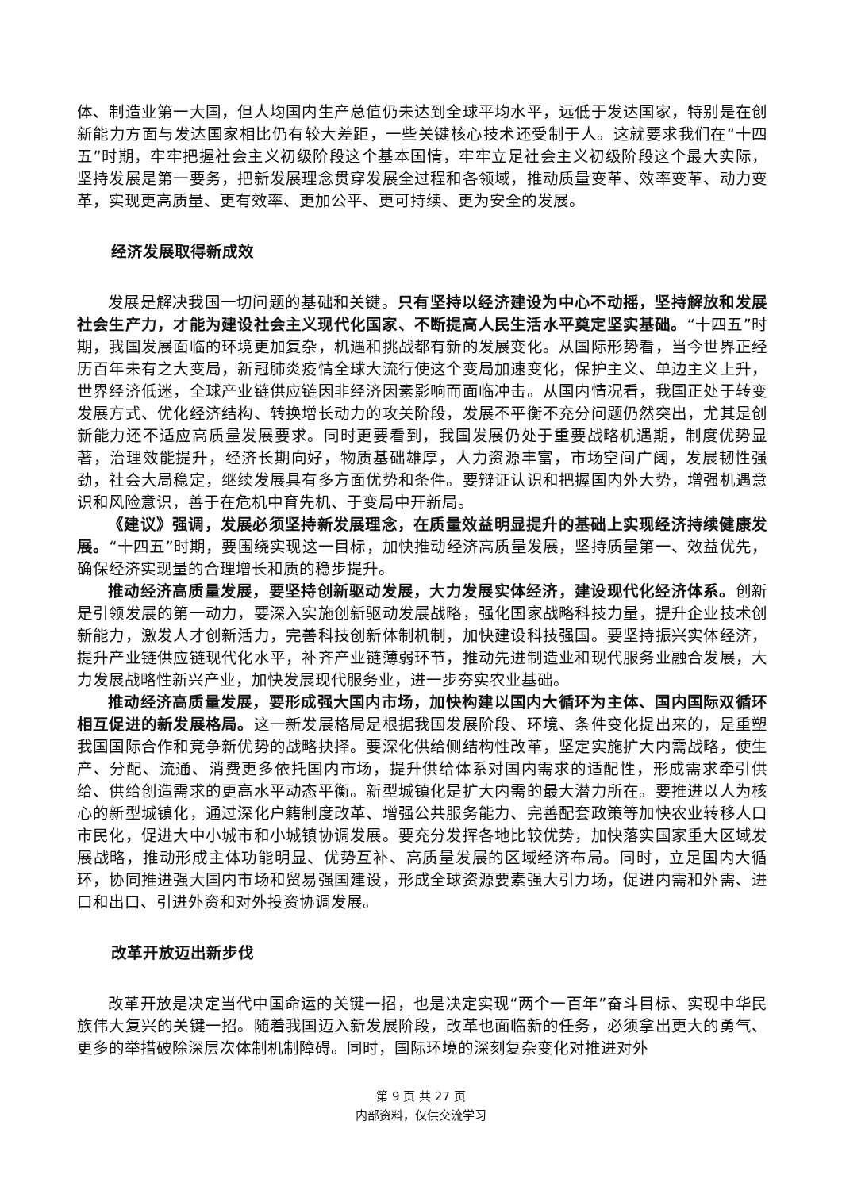体、制造业第一大国，但人均国内生产总值仍未达到全球平均水平，远低于发达国家，特别是在创新能力方面与发达国家相比仍有较大差距，一些关键核心技术还受制于人。这就要求我们在“十四五”时期，牢牢把握社会主义初级阶段这个基本国情，牢牢立足社会主义初级阶段这个最大实际，坚持发展是第一要务，把新发展理念贯穿发展全过程和各领域，推动质量变革、效率变革、动力变革，实现更高质量、更有效率、更加公平、更可持续、更为安全的发展。
经济发展取得新成效
发展是解决我国一切问题的基础和关键。只有坚持以经济建设为中心不动摇，坚持解放和发展社会生产力，才能为建设社会主义现代化国家、不断提高人民生活水平奠定坚实基础。“十四五”时期，我国发展面临的环境更加复杂，机遇和挑战都有新的发展变化。从国际形势看，当今世界正经历百年未有之大变局，新冠肺炎疫情全球大流行使这个变局加速变化，保护主义、单边主义上升，世界经济低迷，全球产业链供应链因非经济因素影响而面临冲击。从国内情况看，我国正处于转变发展方式、优化经济结构、转换增长动力的攻关阶段，发展不平衡不充分问题仍然突出，尤其是创新能力还不适应高质量发展要求。同时更要看到，我国发展仍处于重要战略机遇期，制度优势显著，治理效能提升，经济长期向好，物质基础雄厚，人力资源丰富，市场空间广阔，发展韧性强劲，社会大局稳定，继续发展具有多方面优势和条件。要辩证认识和把握国内外大势，增强机遇意识和风险意识，善于在危机中育先机、于变局中开新局。
《建议》强调，发展必须坚持新发展理念，在质量效益明显提升的基础上实现经济持续健康发展。“十四五”时期，要围绕实现这一目标，加快推动经济高质量发展，坚持质量第一、效益优先，确保经济实现量的合理增长和质的稳步提升。
推动经济高质量发展，要坚持创新驱动发展，大力发展实体经济，建设现代化经济体系。创新是引领发展的第一动力，要深入实施创新驱动发展战略，强化国家战略科技力量，提升企业技术创新能力，激发人才创新活力，完善科技创新体制机制，加快建设科技强国。要坚持振兴实体经济，提升产业链供应链现代化水平，补齐产业链薄弱环节，推动先进制造业和现代服务业融合发展，大力发展战略性新兴产业，加快发展现代服务业，进一步夯实农业基础。
推动经济高质量发展，要形成强大国内市场，加快构建以国内大循环为主体、国内国际双循环相互促进的新发展格局。这一新发展格局是根据我国发展阶段、环境、条件变化提出来的，是重塑我国国际合作和竞争新优势的战略抉择。要深化供给侧结构性改革，坚定实施扩大内需战略，使生产、分配、流通、消费更多依托国内市场，提升供给体系对国内需求的适配性，形成需求牵引供给、供给创造需求的更高水平动态平衡。新型城镇化是扩大内需的最大潜力所在。要推进以人为核心的新型城镇化，通过深化户籍制度改革、增强公共服务能力、完善配套政策等加快农业转移人口市民化，促进大中小城市和小城镇协调发展。要充分发挥各地比较优势，加快落实国家重大区域发展战略，推动形成主体功能明显、优势互补、高质量发展的区域经济布局。同时，立足国内大循环，协同推进强大国内市场和贸易强国建设，形成全球资源要素强大引力场，促进内需和外需、进口和出口、引进外资和对外投资协调发展。
改革开放迈出新步伐
改革开放是决定当代中国命运的关键一招，也是决定实现“两个一百年”奋斗目标、实现中华民族伟大复兴的关键一招。随着我国迈入新发展阶段，改革也面临新的任务，必须拿出更大的勇气、更多的举措破除深层次体制机制障碍。同时，国际环境的深刻复杂变化对推进对外
第 9 页 共 27 页
内部资料，仅供交流学习